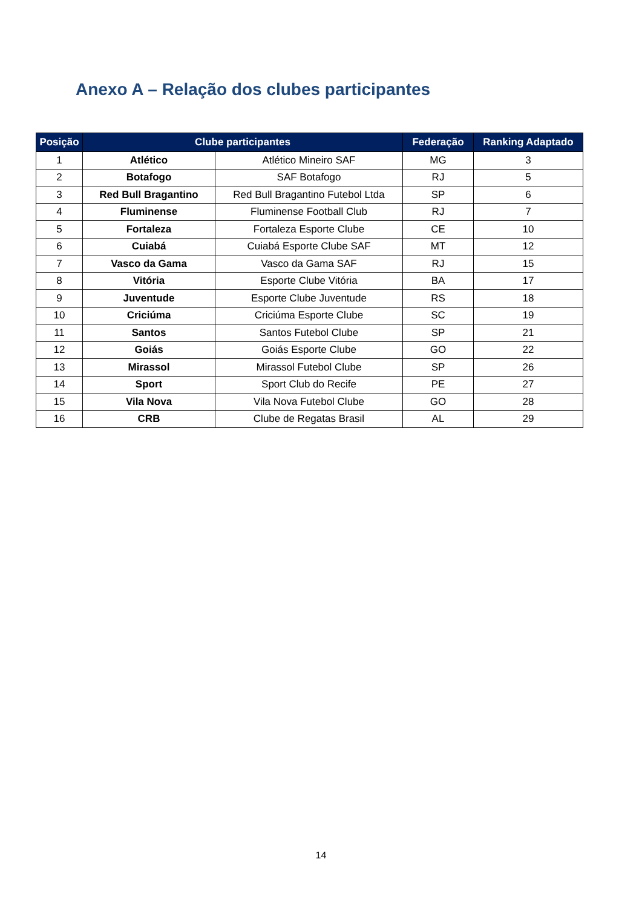Anexo A – Relação dos clubes participantes
| Posição | Clube participantes | | Federação | Ranking Adaptado |
| --- | --- | --- | --- | --- |
| 1 | Atlético | Atlético Mineiro SAF | MG | 3 |
| 2 | Botafogo | SAF Botafogo | RJ | 5 |
| 3 | Red Bull Bragantino | Red Bull Bragantino Futebol Ltda | SP | 6 |
| 4 | Fluminense | Fluminense Football Club | RJ | 7 |
| 5 | Fortaleza | Fortaleza Esporte Clube | CE | 10 |
| 6 | Cuiabá | Cuiabá Esporte Clube SAF | MT | 12 |
| 7 | Vasco da Gama | Vasco da Gama SAF | RJ | 15 |
| 8 | Vitória | Esporte Clube Vitória | BA | 17 |
| 9 | Juventude | Esporte Clube Juventude | RS | 18 |
| 10 | Criciúma | Criciúma Esporte Clube | SC | 19 |
| 11 | Santos | Santos Futebol Clube | SP | 21 |
| 12 | Goiás | Goiás Esporte Clube | GO | 22 |
| 13 | Mirassol | Mirassol Futebol Clube | SP | 26 |
| 14 | Sport | Sport Club do Recife | PE | 27 |
| 15 | Vila Nova | Vila Nova Futebol Clube | GO | 28 |
| 16 | CRB | Clube de Regatas Brasil | AL | 29 |
14